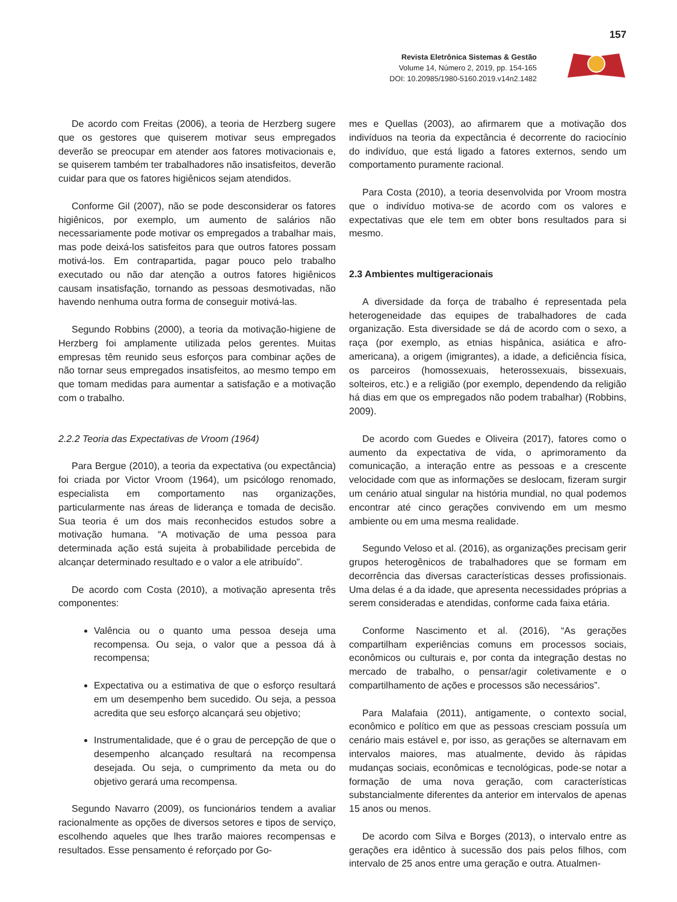157
Revista Eletrônica Sistemas & Gestão
Volume 14, Número 2, 2019, pp. 154-165
DOI: 10.20985/1980-5160.2019.v14n2.1482
De acordo com Freitas (2006), a teoria de Herzberg sugere que os gestores que quiserem motivar seus empregados deverão se preocupar em atender aos fatores motivacionais e, se quiserem também ter trabalhadores não insatisfeitos, deverão cuidar para que os fatores higiênicos sejam atendidos.
Conforme Gil (2007), não se pode desconsiderar os fatores higiênicos, por exemplo, um aumento de salários não necessariamente pode motivar os empregados a trabalhar mais, mas pode deixá-los satisfeitos para que outros fatores possam motivá-los. Em contrapartida, pagar pouco pelo trabalho executado ou não dar atenção a outros fatores higiênicos causam insatisfação, tornando as pessoas desmotivadas, não havendo nenhuma outra forma de conseguir motivá-las.
Segundo Robbins (2000), a teoria da motivação-higiene de Herzberg foi amplamente utilizada pelos gerentes. Muitas empresas têm reunido seus esforços para combinar ações de não tornar seus empregados insatisfeitos, ao mesmo tempo em que tomam medidas para aumentar a satisfação e a motivação com o trabalho.
2.2.2 Teoria das Expectativas de Vroom (1964)
Para Bergue (2010), a teoria da expectativa (ou expectância) foi criada por Victor Vroom (1964), um psicólogo renomado, especialista em comportamento nas organizações, particularmente nas áreas de liderança e tomada de decisão. Sua teoria é um dos mais reconhecidos estudos sobre a motivação humana. “A motivação de uma pessoa para determinada ação está sujeita à probabilidade percebida de alcançar determinado resultado e o valor a ele atribuído”.
De acordo com Costa (2010), a motivação apresenta três componentes:
Valência ou o quanto uma pessoa deseja uma recompensa. Ou seja, o valor que a pessoa dá à recompensa;
Expectativa ou a estimativa de que o esforço resultará em um desempenho bem sucedido. Ou seja, a pessoa acredita que seu esforço alcançará seu objetivo;
Instrumentalidade, que é o grau de percepção de que o desempenho alcançado resultará na recompensa desejada. Ou seja, o cumprimento da meta ou do objetivo gerará uma recompensa.
Segundo Navarro (2009), os funcionários tendem a avaliar racionalmente as opções de diversos setores e tipos de serviço, escolhendo aqueles que lhes trarão maiores recompensas e resultados. Esse pensamento é reforçado por Go-
mes e Quellas (2003), ao afirmarem que a motivação dos indivíduos na teoria da expectância é decorrente do raciocínio do indivíduo, que está ligado a fatores externos, sendo um comportamento puramente racional.
Para Costa (2010), a teoria desenvolvida por Vroom mostra que o indivíduo motiva-se de acordo com os valores e expectativas que ele tem em obter bons resultados para si mesmo.
2.3 Ambientes multigeracionais
A diversidade da força de trabalho é representada pela heterogeneidade das equipes de trabalhadores de cada organização. Esta diversidade se dá de acordo com o sexo, a raça (por exemplo, as etnias hispânica, asiática e afro-americana), a origem (imigrantes), a idade, a deficiência física, os parceiros (homossexuais, heterossexuais, bissexuais, solteiros, etc.) e a religião (por exemplo, dependendo da religião há dias em que os empregados não podem trabalhar) (Robbins, 2009).
De acordo com Guedes e Oliveira (2017), fatores como o aumento da expectativa de vida, o aprimoramento da comunicação, a interação entre as pessoas e a crescente velocidade com que as informações se deslocam, fizeram surgir um cenário atual singular na história mundial, no qual podemos encontrar até cinco gerações convivendo em um mesmo ambiente ou em uma mesma realidade.
Segundo Veloso et al. (2016), as organizações precisam gerir grupos heterogênicos de trabalhadores que se formam em decorrência das diversas características desses profissionais. Uma delas é a da idade, que apresenta necessidades próprias a serem consideradas e atendidas, conforme cada faixa etária.
Conforme Nascimento et al. (2016), “As gerações compartilham experiências comuns em processos sociais, econômicos ou culturais e, por conta da integração destas no mercado de trabalho, o pensar/agir coletivamente e o compartilhamento de ações e processos são necessários”.
Para Malafaia (2011), antigamente, o contexto social, econômico e político em que as pessoas cresciam possuía um cenário mais estável e, por isso, as gerações se alternavam em intervalos maiores, mas atualmente, devido às rápidas mudanças sociais, econômicas e tecnológicas, pode-se notar a formação de uma nova geração, com características substancialmente diferentes da anterior em intervalos de apenas 15 anos ou menos.
De acordo com Silva e Borges (2013), o intervalo entre as gerações era idêntico à sucessão dos pais pelos filhos, com intervalo de 25 anos entre uma geração e outra. Atualmen-